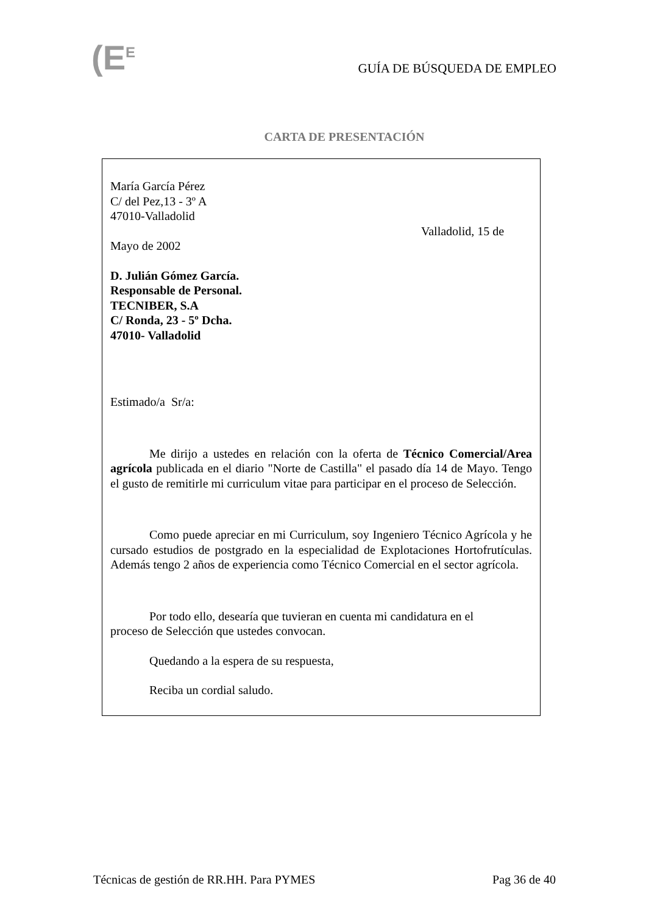(E<sup>E</sup>
GUÍA DE BÚSQUEDA DE EMPLEO
CARTA DE PRESENTACIÓN
María García Pérez
C/ del Pez,13 - 3º A
47010-Valladolid
Valladolid, 15 de
Mayo de 2002
D. Julián Gómez García.
Responsable de Personal.
TECNIBER, S.A
C/ Ronda, 23 - 5º Dcha.
47010- Valladolid
Estimado/a Sr/a:
Me dirijo a ustedes en relación con la oferta de Técnico Comercial/Area agrícola publicada en el diario "Norte de Castilla" el pasado día 14 de Mayo. Tengo el gusto de remitirle mi curriculum vitae para participar en el proceso de Selección.
Como puede apreciar en mi Curriculum, soy Ingeniero Técnico Agrícola y he cursado estudios de postgrado en la especialidad de Explotaciones Hortofrutículas. Además tengo 2 años de experiencia como Técnico Comercial en el sector agrícola.
Por todo ello, desearía que tuvieran en cuenta mi candidatura en el proceso de Selección que ustedes convocan.
Quedando a la espera de su respuesta,
Reciba un cordial saludo.
Técnicas de gestión de RR.HH. Para PYMES Pag 36 de 40